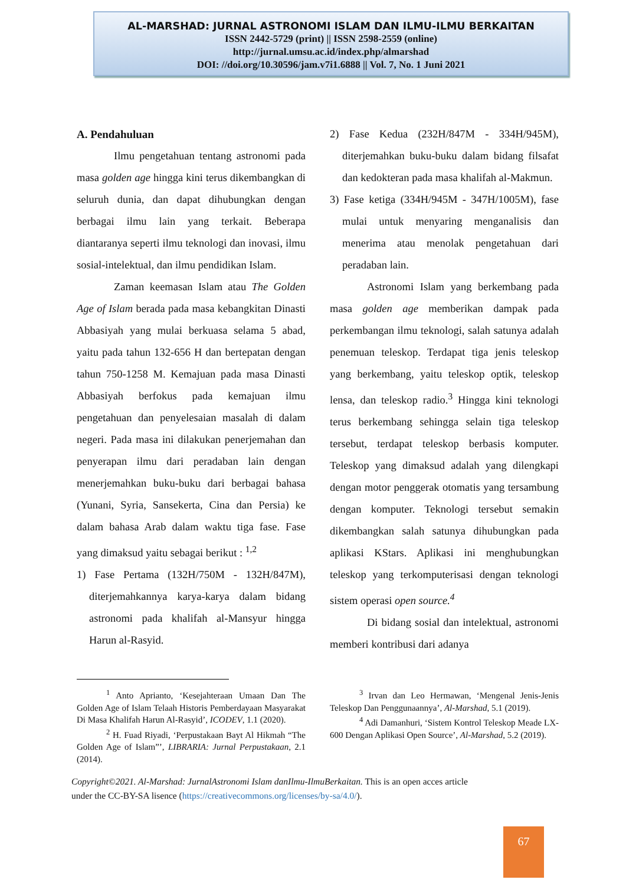AL-MARSHAD: JURNAL ASTRONOMI ISLAM DAN ILMU-ILMU BERKAITAN
ISSN 2442-5729 (print) || ISSN 2598-2559 (online)
http://jurnal.umsu.ac.id/index.php/almarshad
DOI: //doi.org/10.30596/jam.v7i1.6888 || Vol. 7, No. 1 Juni 2021
A. Pendahuluan
Ilmu pengetahuan tentang astronomi pada masa golden age hingga kini terus dikembangkan di seluruh dunia, dan dapat dihubungkan dengan berbagai ilmu lain yang terkait. Beberapa diantaranya seperti ilmu teknologi dan inovasi, ilmu sosial-intelektual, dan ilmu pendidikan Islam.
Zaman keemasan Islam atau The Golden Age of Islam berada pada masa kebangkitan Dinasti Abbasiyah yang mulai berkuasa selama 5 abad, yaitu pada tahun 132-656 H dan bertepatan dengan tahun 750-1258 M. Kemajuan pada masa Dinasti Abbasiyah berfokus pada kemajuan ilmu pengetahuan dan penyelesaian masalah di dalam negeri. Pada masa ini dilakukan penerjemahan dan penyerapan ilmu dari peradaban lain dengan menerjemahkan buku-buku dari berbagai bahasa (Yunani, Syria, Sansekerta, Cina dan Persia) ke dalam bahasa Arab dalam waktu tiga fase. Fase yang dimaksud yaitu sebagai berikut : <sup>1,2</sup>
1) Fase Pertama (132H/750M - 132H/847M), diterjemahkannya karya-karya dalam bidang astronomi pada khalifah al-Mansyur hingga Harun al-Rasyid.
2) Fase Kedua (232H/847M - 334H/945M), diterjemahkan buku-buku dalam bidang filsafat dan kedokteran pada masa khalifah al-Makmun.
3) Fase ketiga (334H/945M - 347H/1005M), fase mulai untuk menyaring menganalisis dan menerima atau menolak pengetahuan dari peradaban lain.
Astronomi Islam yang berkembang pada masa golden age memberikan dampak pada perkembangan ilmu teknologi, salah satunya adalah penemuan teleskop. Terdapat tiga jenis teleskop yang berkembang, yaitu teleskop optik, teleskop lensa, dan teleskop radio.<sup>3</sup> Hingga kini teknologi terus berkembang sehingga selain tiga teleskop tersebut, terdapat teleskop berbasis komputer. Teleskop yang dimaksud adalah yang dilengkapi dengan motor penggerak otomatis yang tersambung dengan komputer. Teknologi tersebut semakin dikembangkan salah satunya dihubungkan pada aplikasi KStars. Aplikasi ini menghubungkan teleskop yang terkomputerisasi dengan teknologi sistem operasi open source.<sup>4</sup>
Di bidang sosial dan intelektual, astronomi memberi kontribusi dari adanya
<sup>1</sup> Anto Aprianto, ‘Kesejahteraan Umaan Dan The Golden Age of Islam Telaah Historis Pemberdayaan Masyarakat Di Masa Khalifah Harun Al-Rasyid’, ICODEV, 1.1 (2020).
<sup>2</sup> H. Fuad Riyadi, ‘Perpustakaan Bayt Al Hikmah “The Golden Age of Islam”’, LIBRARIA: Jurnal Perpustakaan, 2.1 (2014).
<sup>3</sup> Irvan dan Leo Hermawan, ‘Mengenal Jenis-Jenis Teleskop Dan Penggunaannya’, Al-Marshad, 5.1 (2019).
<sup>4</sup> Adi Damanhuri, ‘Sistem Kontrol Teleskop Meade LX-600 Dengan Aplikasi Open Source’, Al-Marshad, 5.2 (2019).
Copyright©2021. Al-Marshad: JurnalAstronomi Islam danIlmu-IlmuBerkaitan. This is an open acces article under the CC-BY-SA lisence (https://creativecommons.org/licenses/by-sa/4.0/).
67